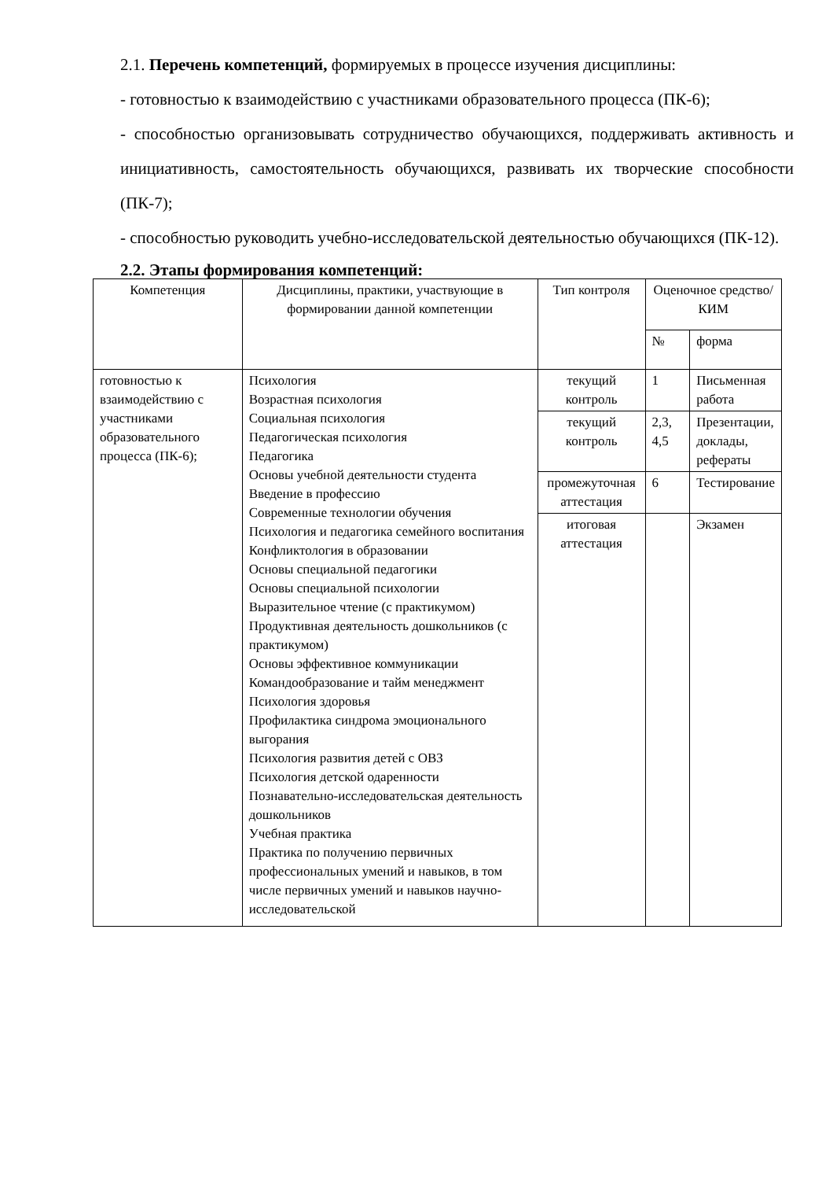2.1. Перечень компетенций, формируемых в процессе изучения дисциплины:
- готовностью к взаимодействию с участниками образовательного процесса (ПК-6);
- способностью организовывать сотрудничество обучающихся, поддерживать активность и инициативность, самостоятельность обучающихся, развивать их творческие способности (ПК-7);
- способностью руководить учебно-исследовательской деятельностью обучающихся (ПК-12).
2.2. Этапы формирования компетенций:
| Компетенция | Дисциплины, практики, участвующие в формировании данной компетенции | Тип контроля | Оценочное средство/ КИМ | |
| --- | --- | --- | --- | --- |
| | | | № | форма |
| готовностью к взаимодействию с участниками образовательного процесса (ПК-6); | Психология Возрастная психология Социальная психология Педагогическая психология Педагогика Основы учебной деятельности студента Введение в профессию Современные технологии обучения Психология и педагогика семейного воспитания Конфликтология в образовании Основы специальной педагогики Основы специальной психологии Выразительное чтение (с практикумом) Продуктивная деятельность дошкольников (с практикумом) Основы эффективное коммуникации Командообразование и тайм менеджмент Психология здоровья Профилактика синдрома эмоционального выгорания Психология развития детей с ОВЗ Психология детской одаренности Познавательно-исследовательская деятельность дошкольников Учебная практика Практика по получению первичных профессиональных умений и навыков, в том числе первичных умений и навыков научно-исследовательской | текущий контроль | 1 | Письменная работа |
| | | текущий контроль | 2,3, 4,5 | Презентации, доклады, рефераты |
| | | промежуточная аттестация | 6 | Тестирование |
| | | итоговая аттестация | | Экзамен |